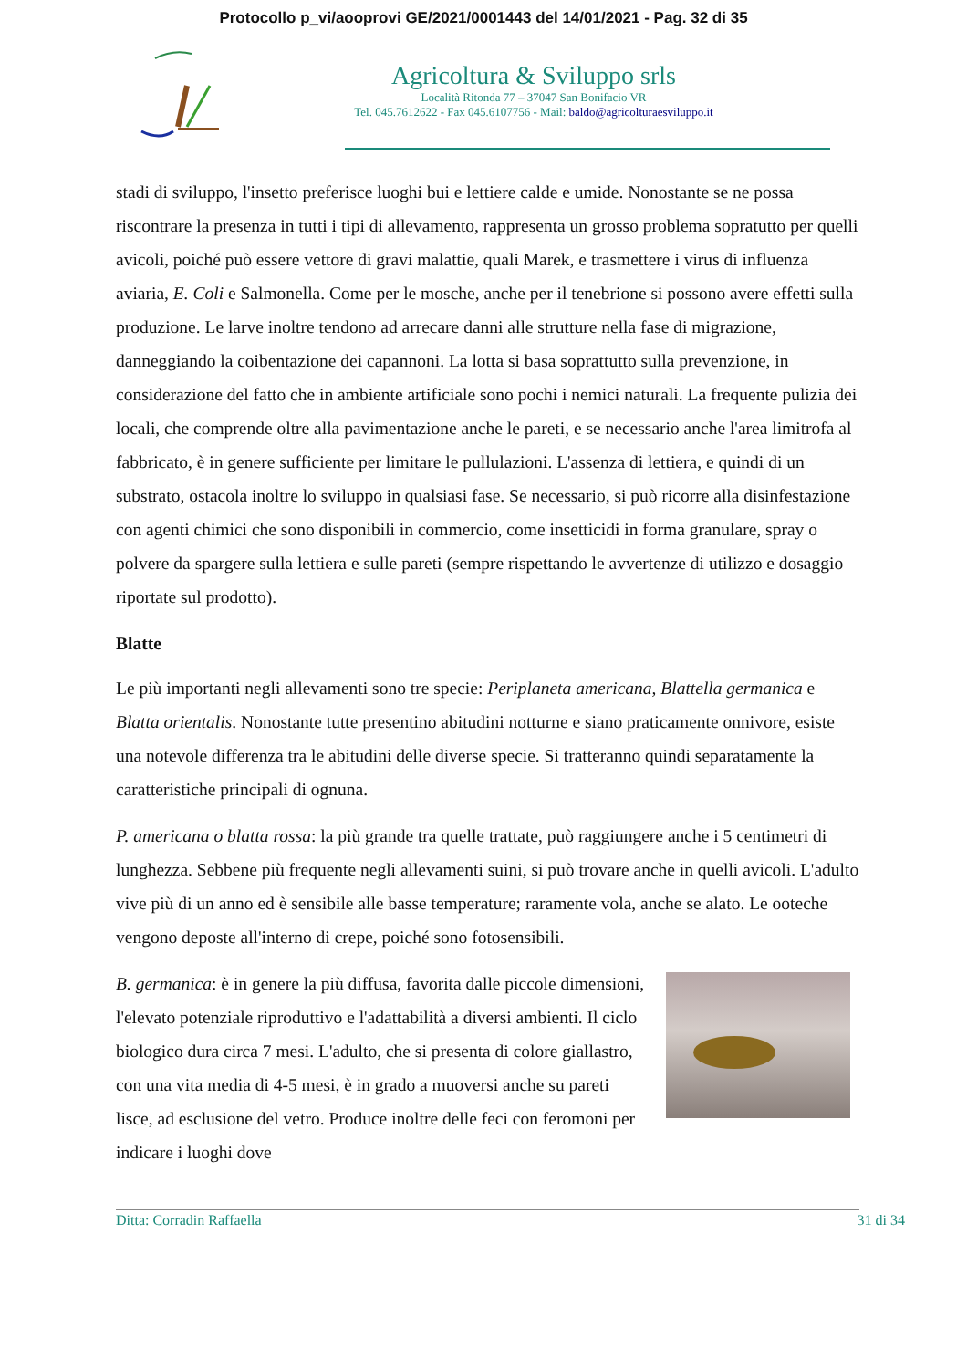Protocollo p_vi/aooprovi GE/2021/0001443 del 14/01/2021 - Pag. 32 di 35
Agricoltura & Sviluppo srls
Località Ritonda 77 – 37047 San Bonifacio VR
Tel. 045.7612622 - Fax 045.6107756 - Mail: baldo@agricolturaesviluppo.it
stadi di sviluppo, l'insetto preferisce luoghi bui e lettiere calde e umide. Nonostante se ne possa riscontrare la presenza in tutti i tipi di allevamento, rappresenta un grosso problema sopratutto per quelli avicoli, poiché può essere vettore di gravi malattie, quali Marek, e trasmettere i virus di influenza aviaria, E. Coli e Salmonella. Come per le mosche, anche per il tenebrione si possono avere effetti sulla produzione. Le larve inoltre tendono ad arrecare danni alle strutture nella fase di migrazione, danneggiando la coibentazione dei capannoni. La lotta si basa soprattutto sulla prevenzione, in considerazione del fatto che in ambiente artificiale sono pochi i nemici naturali. La frequente pulizia dei locali, che comprende oltre alla pavimentazione anche le pareti, e se necessario anche l'area limitrofa al fabbricato, è in genere sufficiente per limitare le pullulazioni. L'assenza di lettiera, e quindi di un substrato, ostacola inoltre lo sviluppo in qualsiasi fase. Se necessario, si può ricorre alla disinfestazione con agenti chimici che sono disponibili in commercio, come insetticidi in forma granulare, spray o polvere da spargere sulla lettiera e sulle pareti (sempre rispettando le avvertenze di utilizzo e dosaggio riportate sul prodotto).
Blatte
Le più importanti negli allevamenti sono tre specie: Periplaneta americana, Blattella germanica e Blatta orientalis. Nonostante tutte presentino abitudini notturne e siano praticamente onnivore, esiste una notevole differenza tra le abitudini delle diverse specie. Si tratteranno quindi separatamente la caratteristiche principali di ognuna.
P. americana o blatta rossa: la più grande tra quelle trattate, può raggiungere anche i 5 centimetri di lunghezza. Sebbene più frequente negli allevamenti suini, si può trovare anche in quelli avicoli. L'adulto vive più di un anno ed è sensibile alle basse temperature; raramente vola, anche se alato. Le ooteche vengono deposte all'interno di crepe, poiché sono fotosensibili.
B. germanica: è in genere la più diffusa, favorita dalle piccole dimensioni, l'elevato potenziale riproduttivo e l'adattabilità a diversi ambienti. Il ciclo biologico dura circa 7 mesi. L'adulto, che si presenta di colore giallastro, con una vita media di 4-5 mesi, è in grado a muoversi anche su pareti lisce, ad esclusione del vetro. Produce inoltre delle feci con feromoni per indicare i luoghi dove
Ditta: Corradin Raffaella 31 di 34